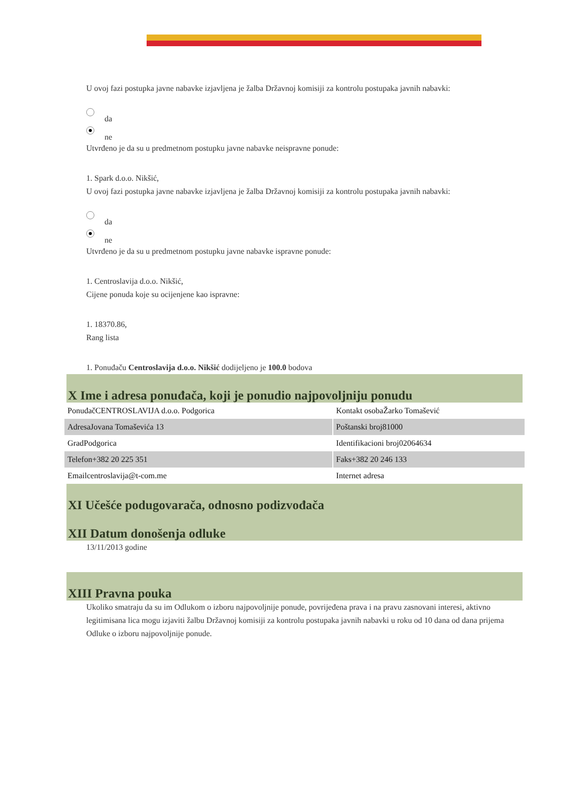U ovoj fazi postupka javne nabavke izjavljena je žalba Državnoj komisiji za kontrolu postupaka javnih nabavki:
da
ne
Utvrđeno je da su u predmetnom postupku javne nabavke neispravne ponude:
1. Spark d.o.o. Nikšić,
U ovoj fazi postupka javne nabavke izjavljena je žalba Državnoj komisiji za kontrolu postupaka javnih nabavki:
da
ne
Utvrđeno je da su u predmetnom postupku javne nabavke ispravne ponude:
1. Centroslavija d.o.o. Nikšić,
Cijene ponuda koje su ocijenjene kao ispravne:
1. 18370.86,
Rang lista
1. Ponuđaču Centroslavija d.o.o. Nikšić dodijeljeno je 100.0 bodova
X Ime i adresa ponuđača, koji je ponudio najpovoljniju ponudu
| PonuđačCENTROSLAVIJA d.o.o. Podgorica | Kontakt osobaŽarko Tomašević |
| AdresaJovana Tomaševića 13 | Poštanski broj81000 |
| GradPodgorica | Identifikacioni broj02064634 |
| Telefon+382 20 225 351 | Faks+382 20 246 133 |
| Emailcentroslavija@t-com.me | Internet adresa |
XI Učešće podugovarača, odnosno podizvođača
XII Datum donošenja odluke
13/11/2013 godine
XIII Pravna pouka
Ukoliko smatraju da su im Odlukom o izboru najpovoljnije ponude, povrijeđena prava i na pravu zasnovani interesi, aktivno legitimisana lica mogu izjaviti žalbu Državnoj komisiji za kontrolu postupaka javnih nabavki u roku od 10 dana od dana prijema Odluke o izboru najpovoljnije ponude.